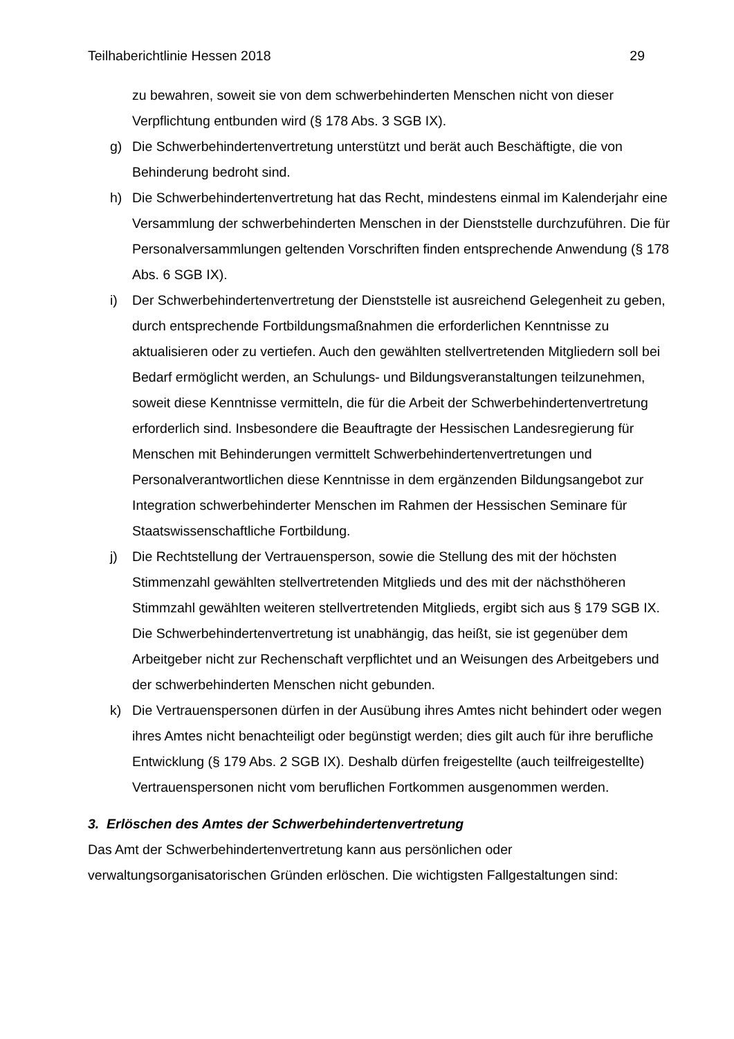Teilhaberichtlinie Hessen 2018 29
zu bewahren, soweit sie von dem schwerbehinderten Menschen nicht von dieser Verpflichtung entbunden wird (§ 178 Abs. 3 SGB IX).
g) Die Schwerbehindertenvertretung unterstützt und berät auch Beschäftigte, die von Behinderung bedroht sind.
h) Die Schwerbehindertenvertretung hat das Recht, mindestens einmal im Kalenderjahr eine Versammlung der schwerbehinderten Menschen in der Dienststelle durchzuführen. Die für Personalversammlungen geltenden Vorschriften finden entsprechende Anwendung (§ 178 Abs. 6 SGB IX).
i) Der Schwerbehindertenvertretung der Dienststelle ist ausreichend Gelegenheit zu geben, durch entsprechende Fortbildungsmaßnahmen die erforderlichen Kenntnisse zu aktualisieren oder zu vertiefen. Auch den gewählten stellvertretenden Mitgliedern soll bei Bedarf ermöglicht werden, an Schulungs- und Bildungsveranstaltungen teilzunehmen, soweit diese Kenntnisse vermitteln, die für die Arbeit der Schwerbehindertenvertretung erforderlich sind. Insbesondere die Beauftragte der Hessischen Landesregierung für Menschen mit Behinderungen vermittelt Schwerbehindertenvertretungen und Personalverantwortlichen diese Kenntnisse in dem ergänzenden Bildungsangebot zur Integration schwerbehinderter Menschen im Rahmen der Hessischen Seminare für Staatswissenschaftliche Fortbildung.
j) Die Rechtstellung der Vertrauensperson, sowie die Stellung des mit der höchsten Stimmenzahl gewählten stellvertretenden Mitglieds und des mit der nächsthöheren Stimmzahl gewählten weiteren stellvertretenden Mitglieds, ergibt sich aus § 179 SGB IX. Die Schwerbehindertenvertretung ist unabhängig, das heißt, sie ist gegenüber dem Arbeitgeber nicht zur Rechenschaft verpflichtet und an Weisungen des Arbeitgebers und der schwerbehinderten Menschen nicht gebunden.
k) Die Vertrauenspersonen dürfen in der Ausübung ihres Amtes nicht behindert oder wegen ihres Amtes nicht benachteiligt oder begünstigt werden; dies gilt auch für ihre berufliche Entwicklung (§ 179 Abs. 2 SGB IX). Deshalb dürfen freigestellte (auch teilfreigestellte) Vertrauenspersonen nicht vom beruflichen Fortkommen ausgenommen werden.
3. Erlöschen des Amtes der Schwerbehindertenvertretung
Das Amt der Schwerbehindertenvertretung kann aus persönlichen oder verwaltungsorganisatorischen Gründen erlöschen. Die wichtigsten Fallgestaltungen sind: